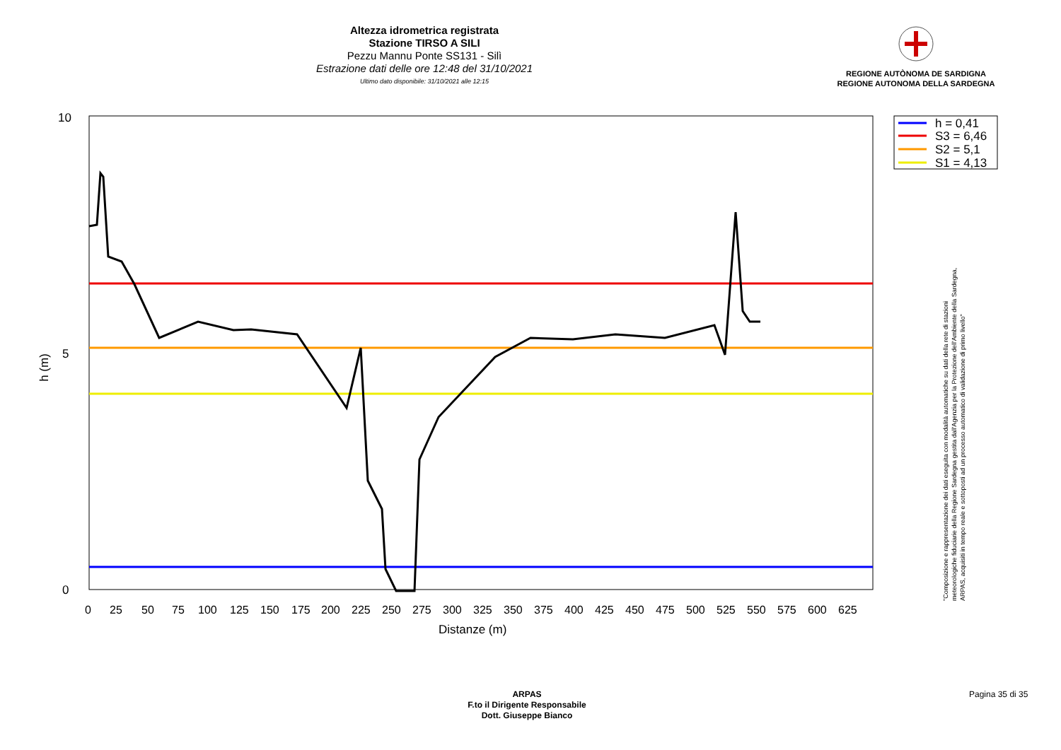Altezza idrometrica registrata
Stazione TIRSO A SILI
Pezzu Mannu Ponte SS131 - Silì
Estrazione dati delle ore 12:48 del 31/10/2021
Ultimo dato disponibile: 31/10/2021 alle 12:15
REGIONE AUTÒNOMA DE SARDIGNA
REGIONE AUTONOMA DELLA SARDEGNA
10
5
0
h (m)
0
25
50
75
100
125
150
175
200
225
250
275
300
325
350
375
400
425
450
475
500
525
550
575
600
625
Distanze (m)
h = 0,41
S3 = 6,46
S2 = 5,1
S1 = 4,13
"Composizione e rappresentazione dei dati eseguita con modalità automatiche su dati della rete di stazioni
meteorologiche fiduciarie della Regione Sardegna gestita dall'Agenzia per la Protezione dell'Ambiente della Sardegna,
ARPAS, acquisiti in tempo reale e sottoposti ad un processo automatico di validazione di primo livello"
ARPAS
F.to il Dirigente Responsabile
Dott. Giuseppe Bianco
Pagina 35 di 35